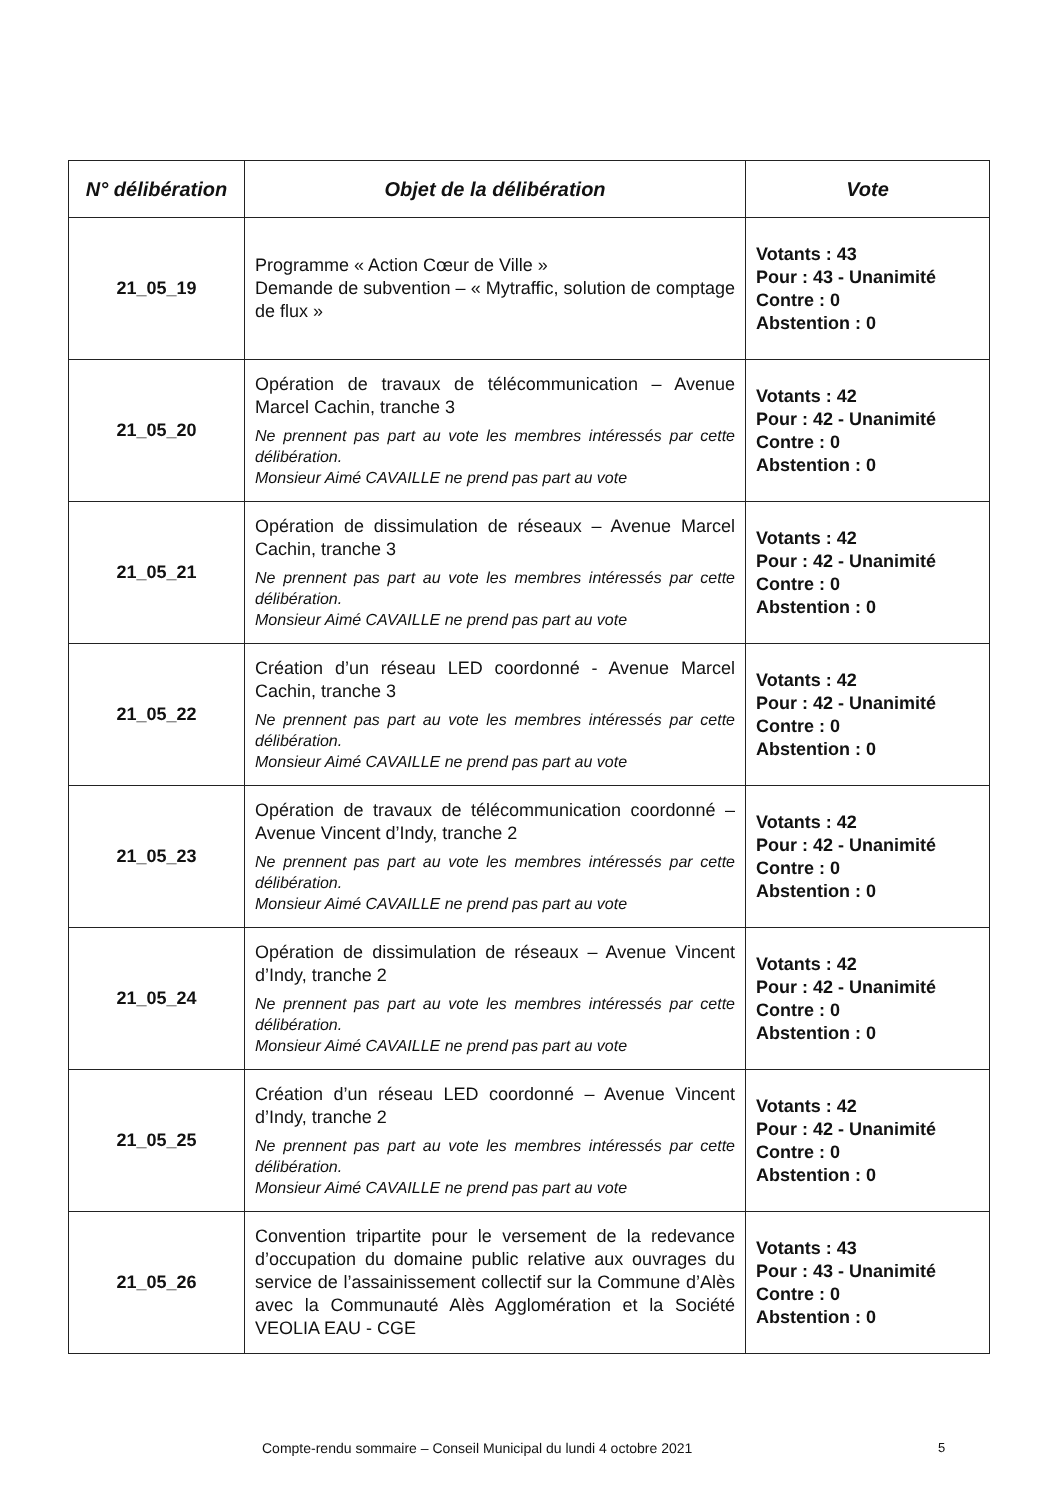| N° délibération | Objet de la délibération | Vote |
| --- | --- | --- |
| 21_05_19 | Programme « Action Cœur de Ville » Demande de subvention – « Mytraffic, solution de comptage de flux » | Votants : 43 Pour : 43 - Unanimité Contre : 0 Abstention : 0 |
| 21_05_20 | Opération de travaux de télécommunication – Avenue Marcel Cachin, tranche 3 Ne prennent pas part au vote les membres intéressés par cette délibération. Monsieur Aimé CAVAILLE ne prend pas part au vote | Votants : 42 Pour : 42 - Unanimité Contre : 0 Abstention : 0 |
| 21_05_21 | Opération de dissimulation de réseaux – Avenue Marcel Cachin, tranche 3 Ne prennent pas part au vote les membres intéressés par cette délibération. Monsieur Aimé CAVAILLE ne prend pas part au vote | Votants : 42 Pour : 42 - Unanimité Contre : 0 Abstention : 0 |
| 21_05_22 | Création d’un réseau LED coordonné - Avenue Marcel Cachin, tranche 3 Ne prennent pas part au vote les membres intéressés par cette délibération. Monsieur Aimé CAVAILLE ne prend pas part au vote | Votants : 42 Pour : 42 - Unanimité Contre : 0 Abstention : 0 |
| 21_05_23 | Opération de travaux de télécommunication coordonné – Avenue Vincent d’Indy, tranche 2 Ne prennent pas part au vote les membres intéressés par cette délibération. Monsieur Aimé CAVAILLE ne prend pas part au vote | Votants : 42 Pour : 42 - Unanimité Contre : 0 Abstention : 0 |
| 21_05_24 | Opération de dissimulation de réseaux – Avenue Vincent d’Indy, tranche 2 Ne prennent pas part au vote les membres intéressés par cette délibération. Monsieur Aimé CAVAILLE ne prend pas part au vote | Votants : 42 Pour : 42 - Unanimité Contre : 0 Abstention : 0 |
| 21_05_25 | Création d’un réseau LED coordonné – Avenue Vincent d’Indy, tranche 2 Ne prennent pas part au vote les membres intéressés par cette délibération. Monsieur Aimé CAVAILLE ne prend pas part au vote | Votants : 42 Pour : 42 - Unanimité Contre : 0 Abstention : 0 |
| 21_05_26 | Convention tripartite pour le versement de la redevance d’occupation du domaine public relative aux ouvrages du service de l’assainissement collectif sur la Commune d’Alès avec la Communauté Alès Agglomération et la Société VEOLIA EAU - CGE | Votants : 43 Pour : 43 - Unanimité Contre : 0 Abstention : 0 |
Compte-rendu sommaire – Conseil Municipal du lundi 4 octobre 2021
5